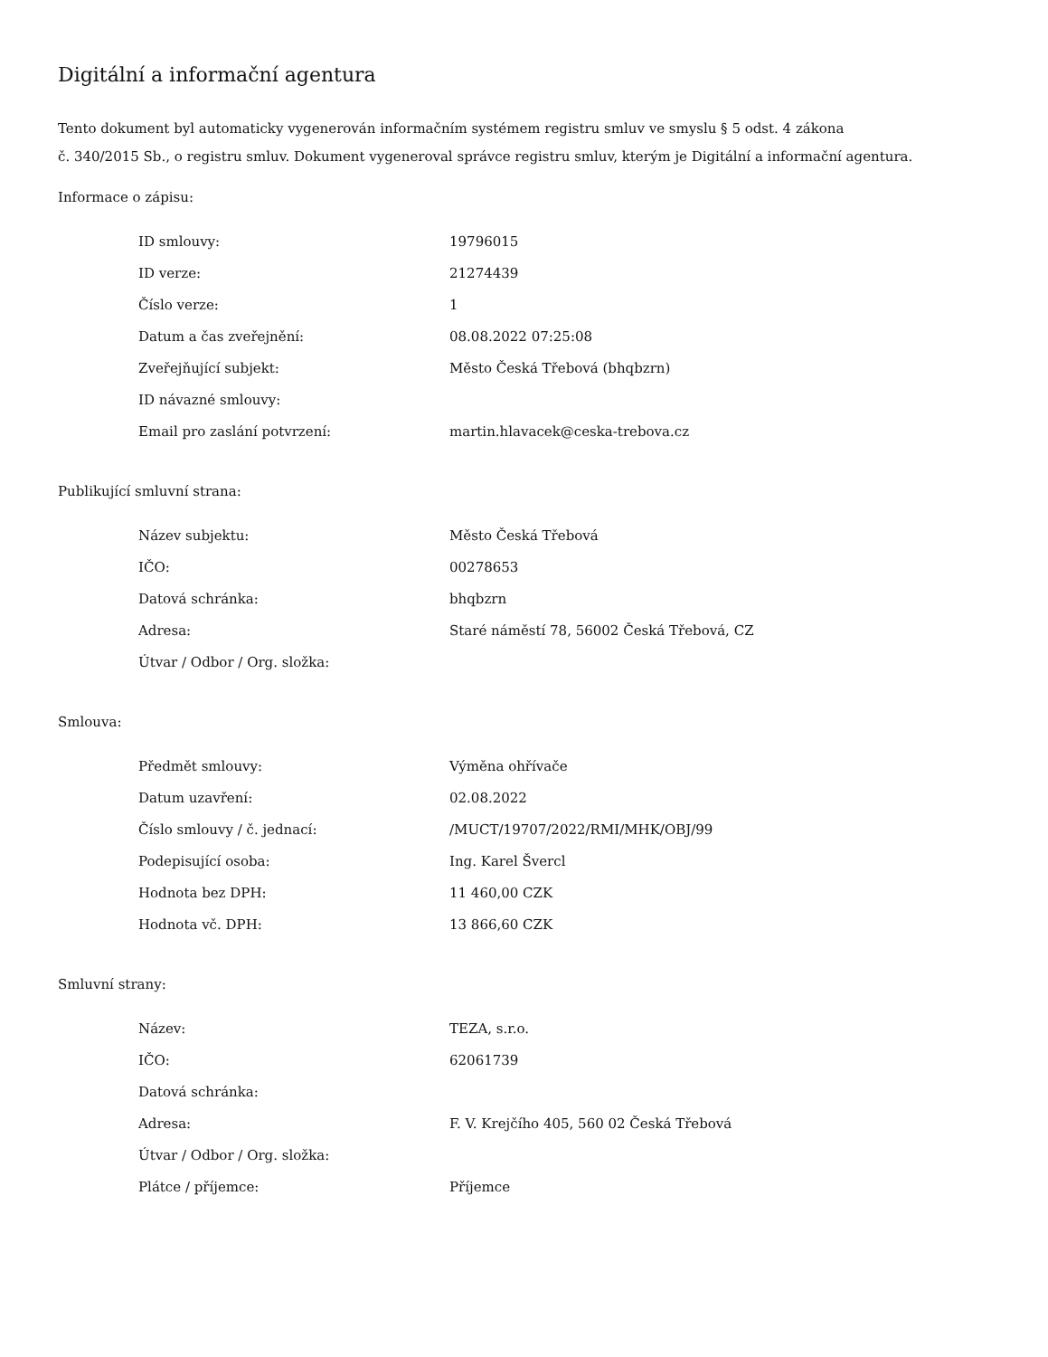Digitální a informační agentura
Tento dokument byl automaticky vygenerován informačním systémem registru smluv ve smyslu § 5 odst. 4 zákona
č. 340/2015 Sb., o registru smluv. Dokument vygeneroval správce registru smluv, kterým je Digitální a informační agentura.
Informace o zápisu:
| ID smlouvy: | 19796015 |
| ID verze: | 21274439 |
| Číslo verze: | 1 |
| Datum a čas zveřejnění: | 08.08.2022 07:25:08 |
| Zveřejňující subjekt: | Město Česká Třebová (bhqbzrn) |
| ID návazné smlouvy: | |
| Email pro zaslání potvrzení: | martin.hlavacek@ceska-trebova.cz |
Publikující smluvní strana:
| Název subjektu: | Město Česká Třebová |
| IČO: | 00278653 |
| Datová schránka: | bhqbzrn |
| Adresa: | Staré náměstí 78, 56002 Česká Třebová, CZ |
| Útvar / Odbor / Org. složka: | |
Smlouva:
| Předmět smlouvy: | Výměna ohřívače |
| Datum uzavření: | 02.08.2022 |
| Číslo smlouvy / č. jednací: | /MUCT/19707/2022/RMI/MHK/OBJ/99 |
| Podepisující osoba: | Ing. Karel Švercl |
| Hodnota bez DPH: | 11 460,00 CZK |
| Hodnota vč. DPH: | 13 866,60 CZK |
Smluvní strany:
| Název: | TEZA, s.r.o. |
| IČO: | 62061739 |
| Datová schránka: | |
| Adresa: | F. V. Krejčího 405, 560 02 Česká Třebová |
| Útvar / Odbor / Org. složka: | |
| Plátce / příjemce: | Příjemce |